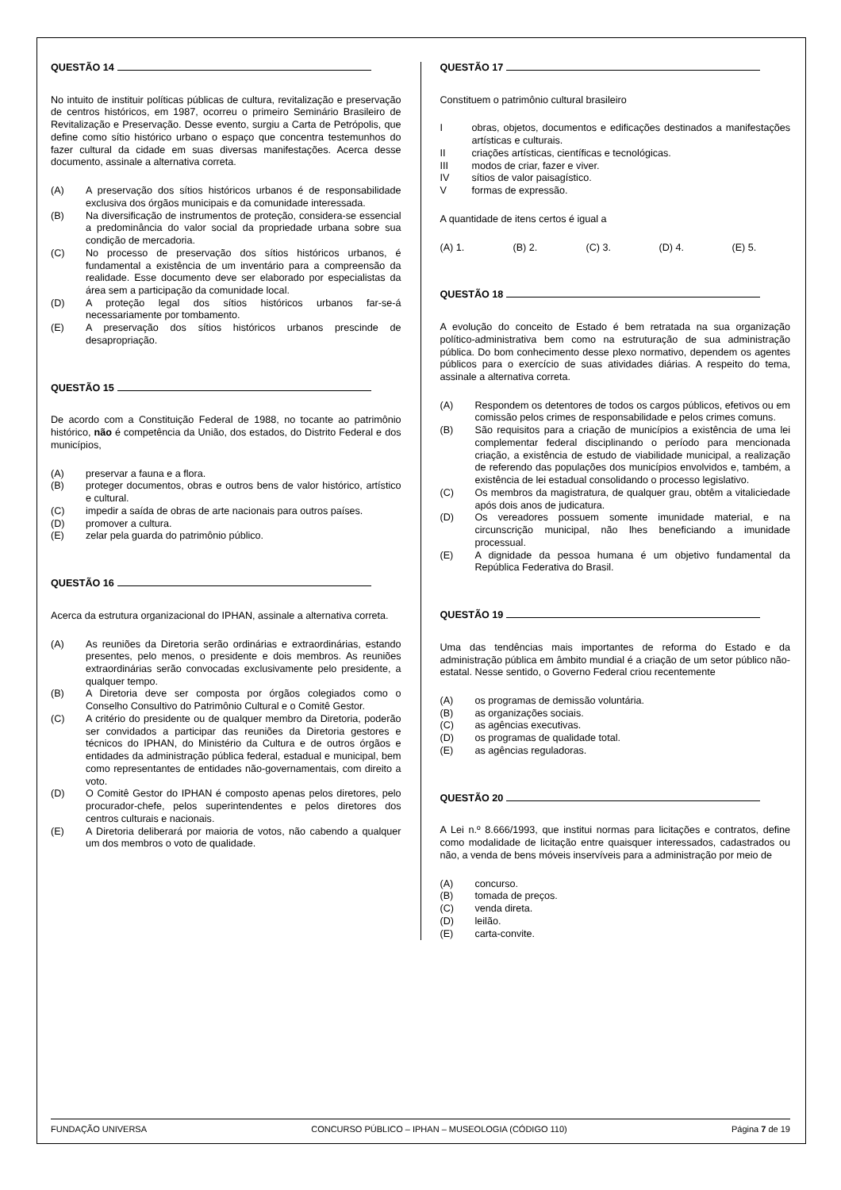QUESTÃO 14
No intuito de instituir políticas públicas de cultura, revitalização e preservação de centros históricos, em 1987, ocorreu o primeiro Seminário Brasileiro de Revitalização e Preservação. Desse evento, surgiu a Carta de Petrópolis, que define como sítio histórico urbano o espaço que concentra testemunhos do fazer cultural da cidade em suas diversas manifestações. Acerca desse documento, assinale a alternativa correta.
(A) A preservação dos sítios históricos urbanos é de responsabilidade exclusiva dos órgãos municipais e da comunidade interessada.
(B) Na diversificação de instrumentos de proteção, considera-se essencial a predominância do valor social da propriedade urbana sobre sua condição de mercadoria.
(C) No processo de preservação dos sítios históricos urbanos, é fundamental a existência de um inventário para a compreensão da realidade. Esse documento deve ser elaborado por especialistas da área sem a participação da comunidade local.
(D) A proteção legal dos sítios históricos urbanos far-se-á necessariamente por tombamento.
(E) A preservação dos sítios históricos urbanos prescinde de desapropriação.
QUESTÃO 15
De acordo com a Constituição Federal de 1988, no tocante ao patrimônio histórico, não é competência da União, dos estados, do Distrito Federal e dos municípios,
(A) preservar a fauna e a flora.
(B) proteger documentos, obras e outros bens de valor histórico, artístico e cultural.
(C) impedir a saída de obras de arte nacionais para outros países.
(D) promover a cultura.
(E) zelar pela guarda do patrimônio público.
QUESTÃO 16
Acerca da estrutura organizacional do IPHAN, assinale a alternativa correta.
(A) As reuniões da Diretoria serão ordinárias e extraordinárias, estando presentes, pelo menos, o presidente e dois membros. As reuniões extraordinárias serão convocadas exclusivamente pelo presidente, a qualquer tempo.
(B) A Diretoria deve ser composta por órgãos colegiados como o Conselho Consultivo do Patrimônio Cultural e o Comitê Gestor.
(C) A critério do presidente ou de qualquer membro da Diretoria, poderão ser convidados a participar das reuniões da Diretoria gestores e técnicos do IPHAN, do Ministério da Cultura e de outros órgãos e entidades da administração pública federal, estadual e municipal, bem como representantes de entidades não-governamentais, com direito a voto.
(D) O Comitê Gestor do IPHAN é composto apenas pelos diretores, pelo procurador-chefe, pelos superintendentes e pelos diretores dos centros culturais e nacionais.
(E) A Diretoria deliberará por maioria de votos, não cabendo a qualquer um dos membros o voto de qualidade.
QUESTÃO 17
Constituem o patrimônio cultural brasileiro
Iobras, objetos, documentos e edificações destinados a manifestações artísticas e culturais.
II criações artísticas, científicas e tecnológicas.
III modos de criar, fazer e viver.
IV sítios de valor paisagístico.
Vformas de expressão.
A quantidade de itens certos é igual a
(A) 1. (B) 2. (C) 3. (D) 4. (E) 5.
QUESTÃO 18
A evolução do conceito de Estado é bem retratada na sua organização político-administrativa bem como na estruturação de sua administração pública. Do bom conhecimento desse plexo normativo, dependem os agentes públicos para o exercício de suas atividades diárias. A respeito do tema, assinale a alternativa correta.
(A) Respondem os detentores de todos os cargos públicos, efetivos ou em comissão pelos crimes de responsabilidade e pelos crimes comuns.
(B) São requisitos para a criação de municípios a existência de uma lei complementar federal disciplinando o período para mencionada criação, a existência de estudo de viabilidade municipal, a realização de referendo das populações dos municípios envolvidos e, também, a existência de lei estadual consolidando o processo legislativo.
(C) Os membros da magistratura, de qualquer grau, obtêm a vitaliciedade após dois anos de judicatura.
(D) Os vereadores possuem somente imunidade material, e na circunscrição municipal, não lhes beneficiando a imunidade processual.
(E) A dignidade da pessoa humana é um objetivo fundamental da República Federativa do Brasil.
QUESTÃO 19
Uma das tendências mais importantes de reforma do Estado e da administração pública em âmbito mundial é a criação de um setor público não-estatal. Nesse sentido, o Governo Federal criou recentemente
(A) os programas de demissão voluntária.
(B) as organizações sociais.
(C) as agências executivas.
(D) os programas de qualidade total.
(E) as agências reguladoras.
QUESTÃO 20
A Lei n.º 8.666/1993, que institui normas para licitações e contratos, define como modalidade de licitação entre quaisquer interessados, cadastrados ou não, a venda de bens móveis inservíveis para a administração por meio de
(A) concurso.
(B) tomada de preços.
(C) venda direta.
(D) leilão.
(E) carta-convite.
FUNDAÇÃO UNIVERSA CONCURSO PÚBLICO – IPHAN – MUSEOLOGIA (CÓDIGO 110) Página 7 de 19